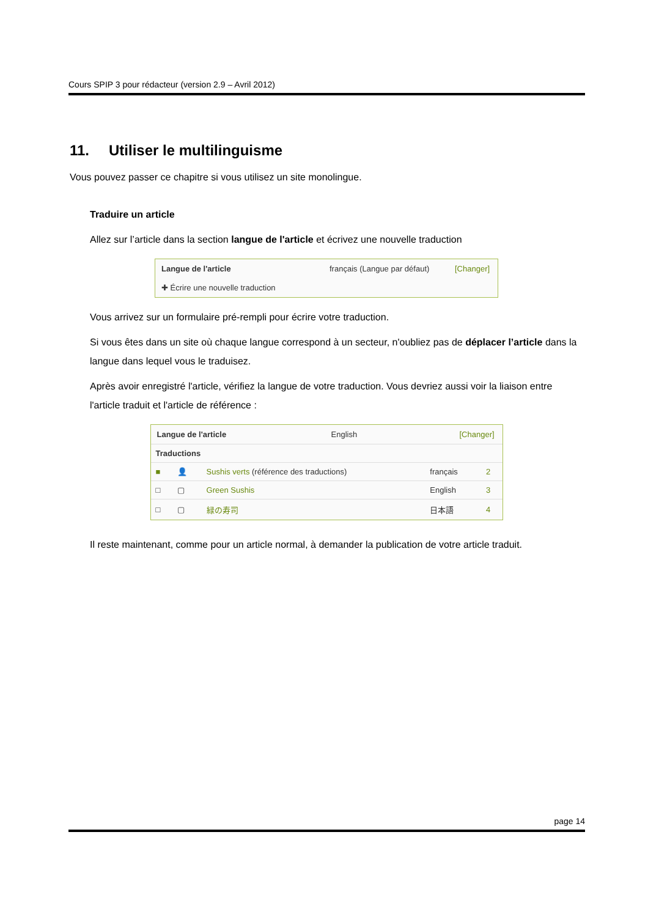Cours SPIP 3 pour rédacteur (version 2.9 – Avril 2012)
11. Utiliser le multilinguisme
Vous pouvez passer ce chapitre si vous utilisez un site monolingue.
Traduire un article
Allez sur l’article dans la section langue de l'article et écrivez une nouvelle traduction
Langue de l'article français (Langue par défaut) [Changer]
✚ Écrire une nouvelle traduction
Vous arrivez sur un formulaire pré-rempli pour écrire votre traduction.
Si vous êtes dans un site où chaque langue correspond à un secteur, n'oubliez pas de déplacer l’article dans la langue dans lequel vous le traduisez.
Après avoir enregistré l'article, vérifiez la langue de votre traduction. Vous devriez aussi voir la liaison entre l'article traduit et l'article de référence :
Langue de l'article English [Changer]
| Traductions | | | | |
| ■ | 👤 | Sushis verts (référence des traductions) | français | 2 |
| □ | ▢ | Green Sushis | English | 3 |
| □ | ▢ | 緑の寿司 | 日本語 | 4 |
Il reste maintenant, comme pour un article normal, à demander la publication de votre article traduit.
page 14